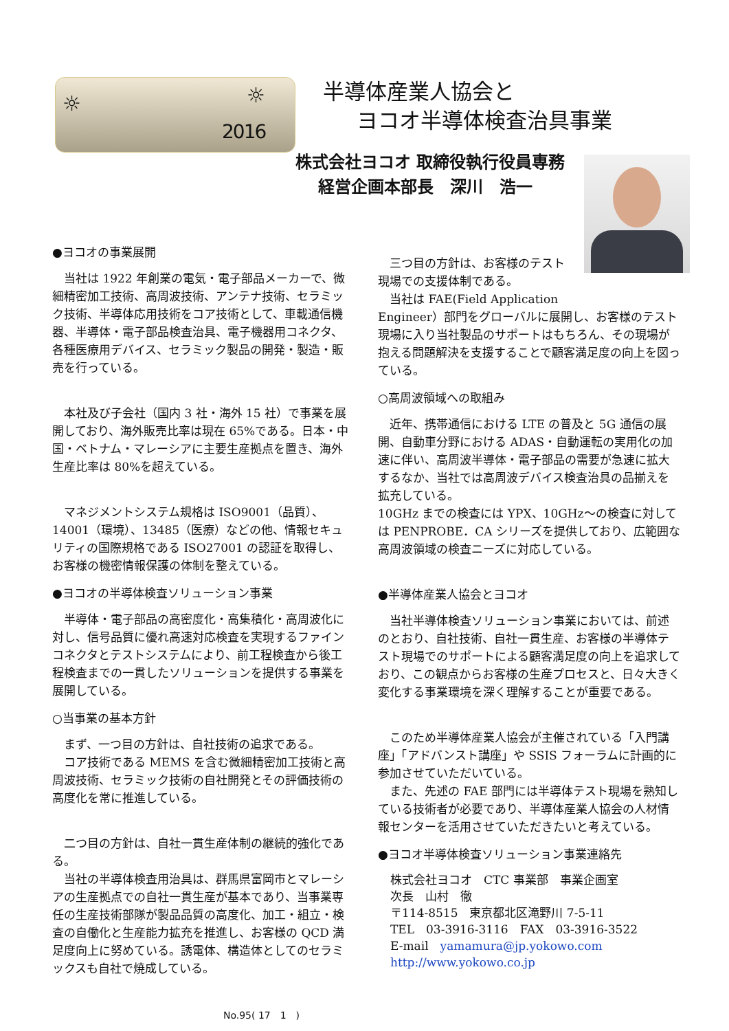☼ ☼
2016
半導体産業人協会と
ヨコオ半導体検査治具事業
株式会社ヨコオ 取締役執行役員専務
経営企画本部長　深川　浩一
●ヨコオの事業展開
　当社は 1922 年創業の電気・電子部品メーカーで、微細精密加工技術、高周波技術、アンテナ技術、セラミック技術、半導体応用技術をコア技術として、車載通信機器、半導体・電子部品検査治具、電子機器用コネクタ、各種医療用デバイス、セラミック製品の開発・製造・販売を行っている。
　本社及び子会社（国内 3 社・海外 15 社）で事業を展開しており、海外販売比率は現在 65%である。日本・中国・ベトナム・マレーシアに主要生産拠点を置き、海外生産比率は 80%を超えている。
　マネジメントシステム規格は ISO9001（品質）、14001（環境）、13485（医療）などの他、情報セキュリティの国際規格である ISO27001 の認証を取得し、お客様の機密情報保護の体制を整えている。
●ヨコオの半導体検査ソリューション事業
　半導体・電子部品の高密度化・高集積化・高周波化に対し、信号品質に優れ高速対応検査を実現するファインコネクタとテストシステムにより、前工程検査から後工程検査までの一貫したソリューションを提供する事業を展開している。
○当事業の基本方針
　まず、一つ目の方針は、自社技術の追求である。
　コア技術である MEMS を含む微細精密加工技術と高周波技術、セラミック技術の自社開発とその評価技術の高度化を常に推進している。
　二つ目の方針は、自社一貫生産体制の継続的強化である。
　当社の半導体検査用治具は、群馬県富岡市とマレーシアの生産拠点での自社一貫生産が基本であり、当事業専任の生産技術部隊が製品品質の高度化、加工・組立・検査の自働化と生産能力拡充を推進し、お客様の QCD 満足度向上に努めている。誘電体、構造体としてのセラミックスも自社で焼成している。
　三つ目の方針は、お客様のテスト
現場での支援体制である。
　当社は FAE(Field Application
Engineer）部門をグローバルに展開し、お客様のテスト現場に入り当社製品のサポートはもちろん、その現場が抱える問題解決を支援することで顧客満足度の向上を図っている。
○高周波領域への取組み
　近年、携帯通信における LTE の普及と 5G 通信の展開、自動車分野における ADAS・自動運転の実用化の加速に伴い、高周波半導体・電子部品の需要が急速に拡大するなか、当社では高周波デバイス検査治具の品揃えを拡充している。
10GHz までの検査には YPX、10GHz～の検査に対しては PENPROBE．CA シリーズを提供しており、広範囲な高周波領域の検査ニーズに対応している。
●半導体産業人協会とヨコオ
　当社半導体検査ソリューション事業においては、前述のとおり、自社技術、自社一貫生産、お客様の半導体テスト現場でのサポートによる顧客満足度の向上を追求しており、この観点からお客様の生産プロセスと、日々大きく変化する事業環境を深く理解することが重要である。
　このため半導体産業人協会が主催されている「入門講座」「アドバンスト講座」や SSIS フォーラムに計画的に参加させていただいている。
　また、先述の FAE 部門には半導体テスト現場を熟知している技術者が必要であり、半導体産業人協会の人材情報センターを活用させていただきたいと考えている。
●ヨコオ半導体検査ソリューション事業連絡先
株式会社ヨコオ　CTC 事業部　事業企画室
次長　山村　徹
〒114-8515　東京都北区滝野川 7-5-11
TEL　03-3916-3116　FAX　03-3916-3522
E-mail　yamamura@jp.yokowo.com
http://www.yokowo.co.jp
No.95( 17　1　)